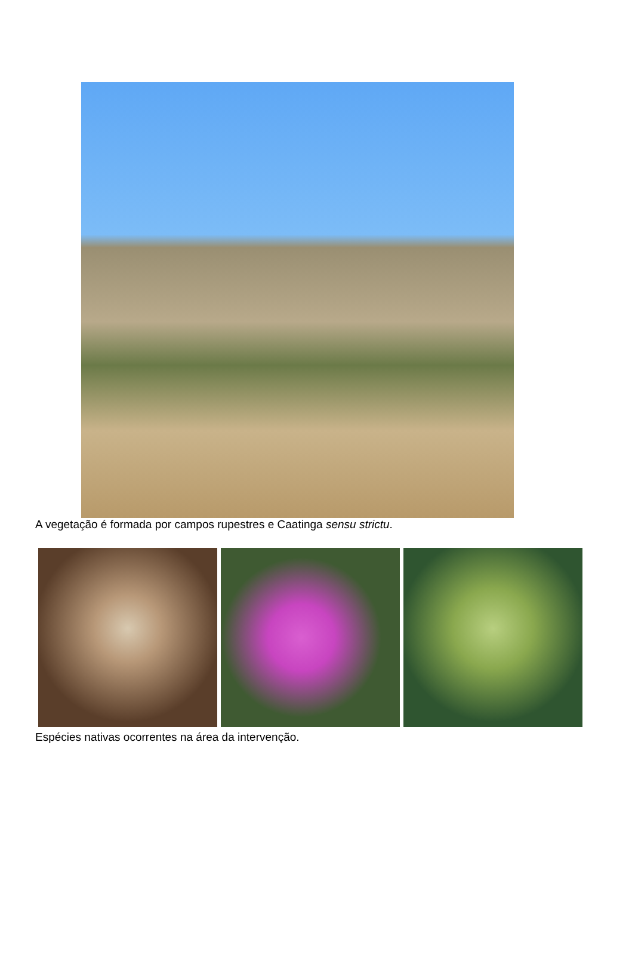A vegetação é formada por campos rupestres e Caatinga sensu strictu.
Espécies nativas ocorrentes na área da intervenção.